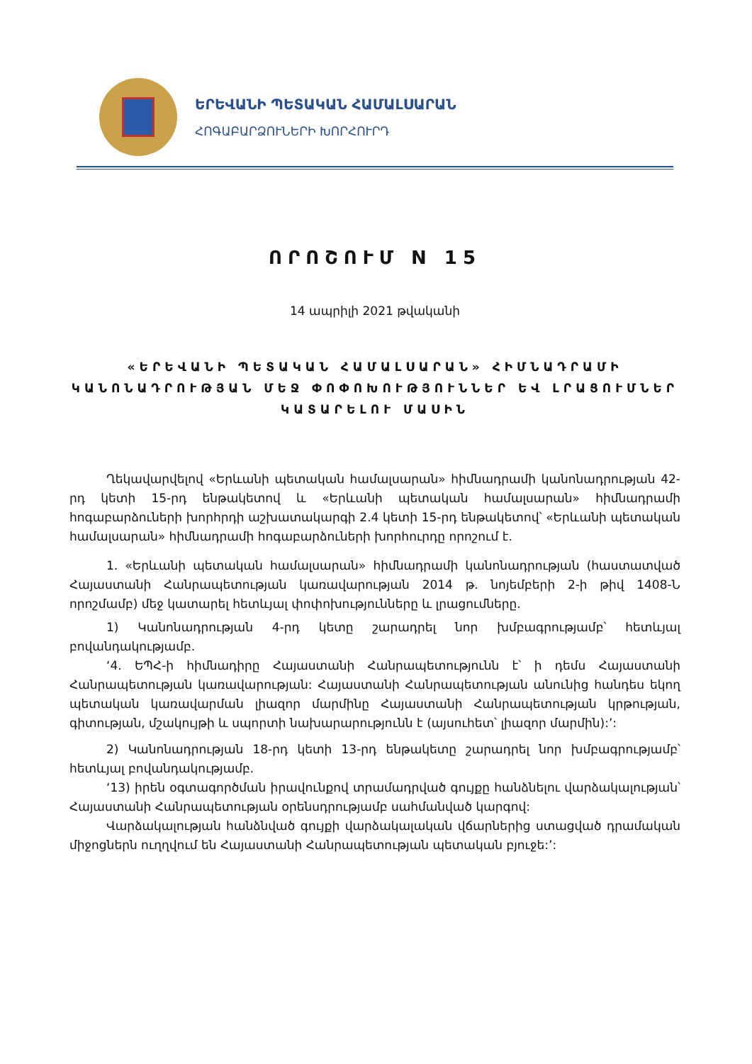ԵՐԵՎԱՆԻ ՊԵՏԱԿԱՆ ՀԱՄԱԼՍԱՐԱՆ
ՀՈԳԱԲԱՐՁՈՒՆԵՐԻ ԽՈՐՀՈՒՐԴ
ՈՐՈՇՈՒՄ N 15
14 ապրիլի 2021 թվականի
«ԵՐԵՎԱՆԻ ՊԵՏԱԿԱՆ ՀԱՄԱԼՍԱՐԱՆ» ՀԻՄՆԱԴՐԱՄԻ ԿԱՆՈՆԱԴՐՈՒԹՅԱՆ ՄԵՋ ՓՈՓՈԽՈՒԹՅՈՒՆՆԵՐ ԵՎ ԼՐԱՑՈՒՄՆԵՐ ԿԱՏԱՐԵԼՈՒ ՄԱՍԻՆ
Ղեկավարվելով «Երևանի պետական համալսարան» հիմնադրամի կանոնադրության 42-րդ կետի 15-րդ ենթակետով և «Երևանի պետական համալսարան» հիմնադրամի հոգաբարձուների խորհրդի աշխատակարգի 2.4 կետի 15-րդ ենթակետով՝ «Երևանի պետական համալսարան» հիմնադրամի հոգաբարձուների խորհուրդը որոշում է.
1. «Երևանի պետական համալսարան» հիմնադրամի կանոնադրության (հաստատված Հայաստանի Հանրապետության կառավարության 2014 թ. նոյեմբերի 2-ի թիվ 1408-Ն որոշմամբ) մեջ կատարել հետևյալ փոփոխությունները և լրացումները.
1) Կանոնադրության 4-րդ կետը շարադրել նոր խմբագրությամբ՝ հետևյալ բովանդակությամբ.
‘4. ԵՊՀ-ի հիմնադիրը Հայաստանի Հանրապետությունն է՝ ի դեմս Հայաստանի Հանրապետության կառավարության: Հայաստանի Հանրապետության անունից հանդես եկող պետական կառավարման լիազոր մարմինը Հայաստանի Հանրապետության կրթության, գիտության, մշակույթի և սպորտի նախարարությունն է (այսուհետ՝ լիազոր մարմին):’:
2) Կանոնադրության 18-րդ կետի 13-րդ ենթակետը շարադրել նոր խմբագրությամբ՝ հետևյալ բովանդակությամբ.
‘13) իրեն օգտագործման իրավունքով տրամադրված գույքը հանձնելու վարձակալության՝ Հայաստանի Հանրապետության օրենսդրությամբ սահմանված կարգով:
Վարձակալության հանձնված գույքի վարձակալական վճարներից ստացված դրամական միջոցներն ուղղվում են Հայաստանի Հանրապետության պետական բյուջե:’: